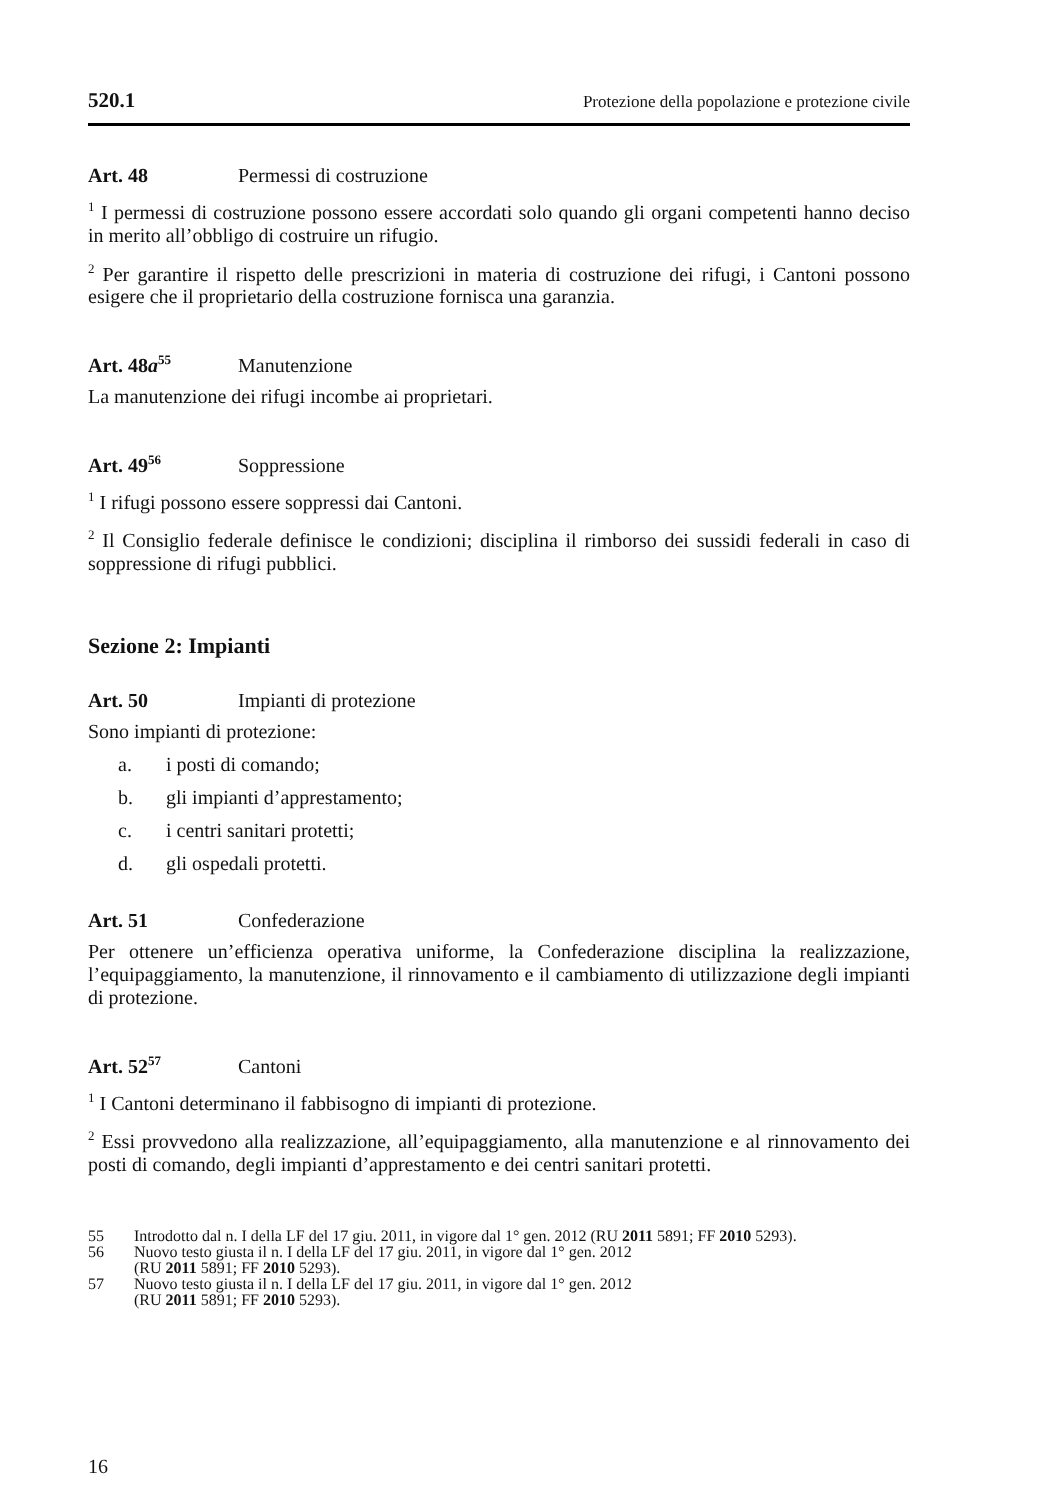520.1 Protezione della popolazione e protezione civile
Art. 48 Permessi di costruzione
<sup>1</sup> I permessi di costruzione possono essere accordati solo quando gli organi competenti hanno deciso in merito all’obbligo di costruire un rifugio.
<sup>2</sup> Per garantire il rispetto delle prescrizioni in materia di costruzione dei rifugi, i Cantoni possono esigere che il proprietario della costruzione fornisca una garanzia.
Art. 48a<sup>55</sup> Manutenzione
La manutenzione dei rifugi incombe ai proprietari.
Art. 49<sup>56</sup> Soppressione
<sup>1</sup> I rifugi possono essere soppressi dai Cantoni.
<sup>2</sup> Il Consiglio federale definisce le condizioni; disciplina il rimborso dei sussidi federali in caso di soppressione di rifugi pubblici.
Sezione 2: Impianti
Art. 50 Impianti di protezione
Sono impianti di protezione:
a. i posti di comando;
b. gli impianti d’apprestamento;
c. i centri sanitari protetti;
d. gli ospedali protetti.
Art. 51 Confederazione
Per ottenere un’efficienza operativa uniforme, la Confederazione disciplina la realizzazione, l’equipaggiamento, la manutenzione, il rinnovamento e il cambiamento di utilizzazione degli impianti di protezione.
Art. 52<sup>57</sup> Cantoni
<sup>1</sup> I Cantoni determinano il fabbisogno di impianti di protezione.
<sup>2</sup> Essi provvedono alla realizzazione, all’equipaggiamento, alla manutenzione e al rinnovamento dei posti di comando, degli impianti d’apprestamento e dei centri sanitari protetti.
55 Introdotto dal n. I della LF del 17 giu. 2011, in vigore dal 1° gen. 2012 (RU 2011 5891; FF 2010 5293).
56 Nuovo testo giusta il n. I della LF del 17 giu. 2011, in vigore dal 1° gen. 2012
(RU 2011 5891; FF 2010 5293).
57 Nuovo testo giusta il n. I della LF del 17 giu. 2011, in vigore dal 1° gen. 2012
(RU 2011 5891; FF 2010 5293).
16